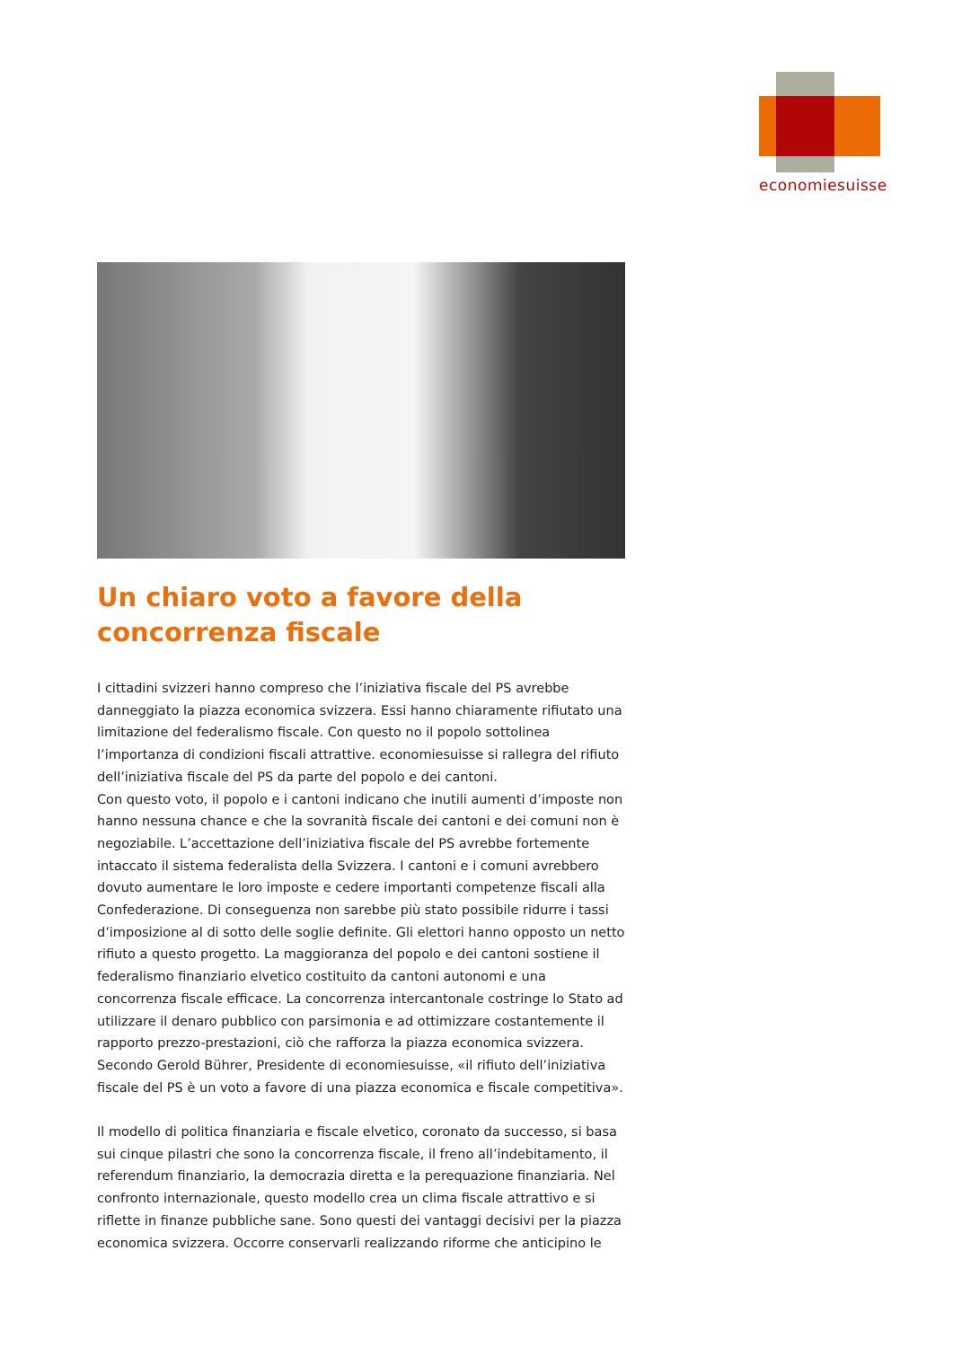economiesuisse
Un chiaro voto a favore della concorrenza fiscale
I cittadini svizzeri hanno compreso che l’iniziativa fiscale del PS avrebbe danneggiato la piazza economica svizzera. Essi hanno chiaramente rifiutato una limitazione del federalismo fiscale. Con questo no il popolo sottolinea l’importanza di condizioni fiscali attrattive. economiesuisse si rallegra del rifiuto dell’iniziativa fiscale del PS da parte del popolo e dei cantoni.
Con questo voto, il popolo e i cantoni indicano che inutili aumenti d’imposte non hanno nessuna chance e che la sovranità fiscale dei cantoni e dei comuni non è negoziabile. L’accettazione dell’iniziativa fiscale del PS avrebbe fortemente intaccato il sistema federalista della Svizzera. I cantoni e i comuni avrebbero dovuto aumentare le loro imposte e cedere importanti competenze fiscali alla Confederazione. Di conseguenza non sarebbe più stato possibile ridurre i tassi d’imposizione al di sotto delle soglie definite. Gli elettori hanno opposto un netto rifiuto a questo progetto. La maggioranza del popolo e dei cantoni sostiene il federalismo finanziario elvetico costituito da cantoni autonomi e una concorrenza fiscale efficace. La concorrenza intercantonale costringe lo Stato ad utilizzare il denaro pubblico con parsimonia e ad ottimizzare costantemente il rapporto prezzo-prestazioni, ciò che rafforza la piazza economica svizzera. Secondo Gerold Bührer, Presidente di economiesuisse, «il rifiuto dell’iniziativa fiscale del PS è un voto a favore di una piazza economica e fiscale competitiva».
Il modello di politica finanziaria e fiscale elvetico, coronato da successo, si basa sui cinque pilastri che sono la concorrenza fiscale, il freno all’indebitamento, il referendum finanziario, la democrazia diretta e la perequazione finanziaria. Nel confronto internazionale, questo modello crea un clima fiscale attrattivo e si riflette in finanze pubbliche sane. Sono questi dei vantaggi decisivi per la piazza economica svizzera. Occorre conservarli realizzando riforme che anticipino le